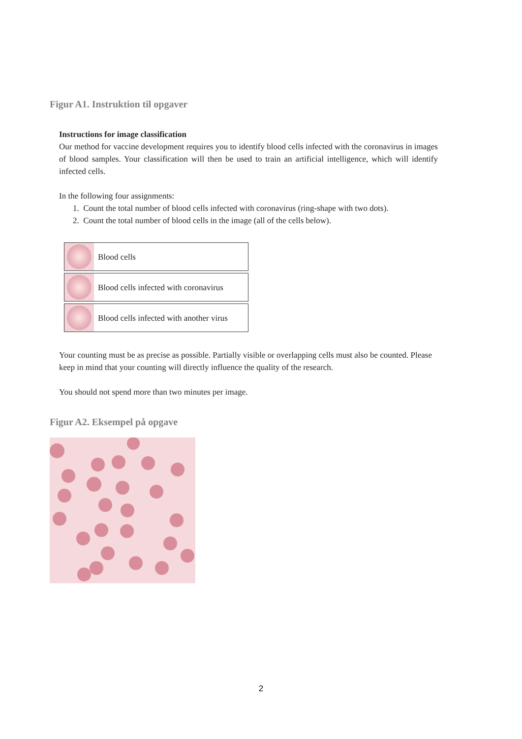Figur A1. Instruktion til opgaver
Instructions for image classification
Our method for vaccine development requires you to identify blood cells infected with the coronavirus in images of blood samples. Your classification will then be used to train an artificial intelligence, which will identify infected cells.
In the following four assignments:
1. Count the total number of blood cells infected with coronavirus (ring-shape with two dots).
2. Count the total number of blood cells in the image (all of the cells below).
| | Blood cells |
| | Blood cells infected with coronavirus |
| | Blood cells infected with another virus |
Your counting must be as precise as possible. Partially visible or overlapping cells must also be counted. Please keep in mind that your counting will directly influence the quality of the research.
You should not spend more than two minutes per image.
Figur A2. Eksempel på opgave
2